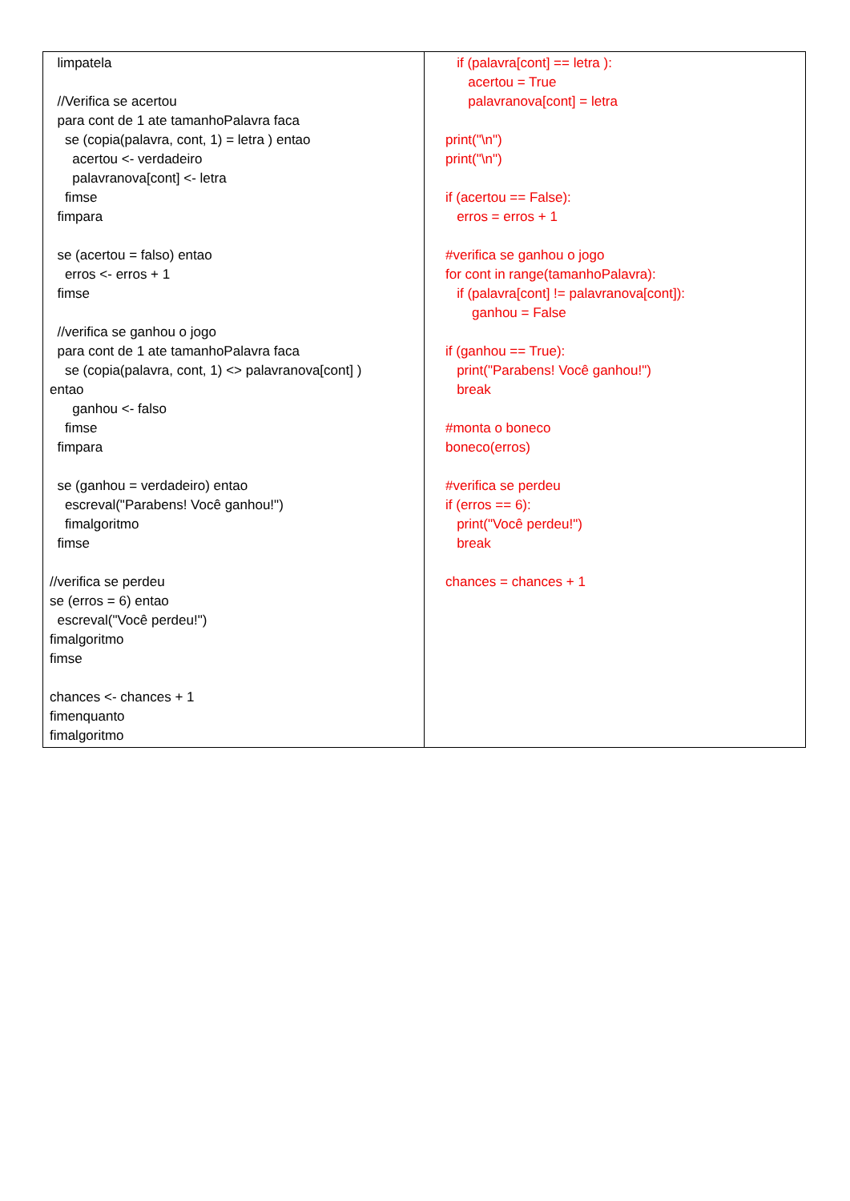| limpatela //Verifica se acertou para cont de 1 ate tamanhoPalavra faca se (copia(palavra, cont, 1) = letra ) entao acertou <- verdadeiro palavranova[cont] <- letra fimse fimpara se (acertou = falso) entao erros <- erros + 1 fimse //verifica se ganhou o jogo para cont de 1 ate tamanhoPalavra faca se (copia(palavra, cont, 1) <> palavranova[cont] ) entao ganhou <- falso fimse fimpara se (ganhou = verdadeiro) entao escreval("Parabens! Você ganhou!") fimalgoritmo fimse //verifica se perdeu se (erros = 6) entao escreval("Você perdeu!") fimalgoritmo fimse chances <- chances + 1 fimenquanto fimalgoritmo | if (palavra[cont] == letra ): acertou = True palavranova[cont] = letra print("\n") print("\n") if (acertou == False): erros = erros + 1 #verifica se ganhou o jogo for cont in range(tamanhoPalavra): if (palavra[cont] != palavranova[cont]): ganhou = False if (ganhou == True): print("Parabens! Você ganhou!") break #monta o boneco boneco(erros) #verifica se perdeu if (erros == 6): print("Você perdeu!") break chances = chances + 1 |